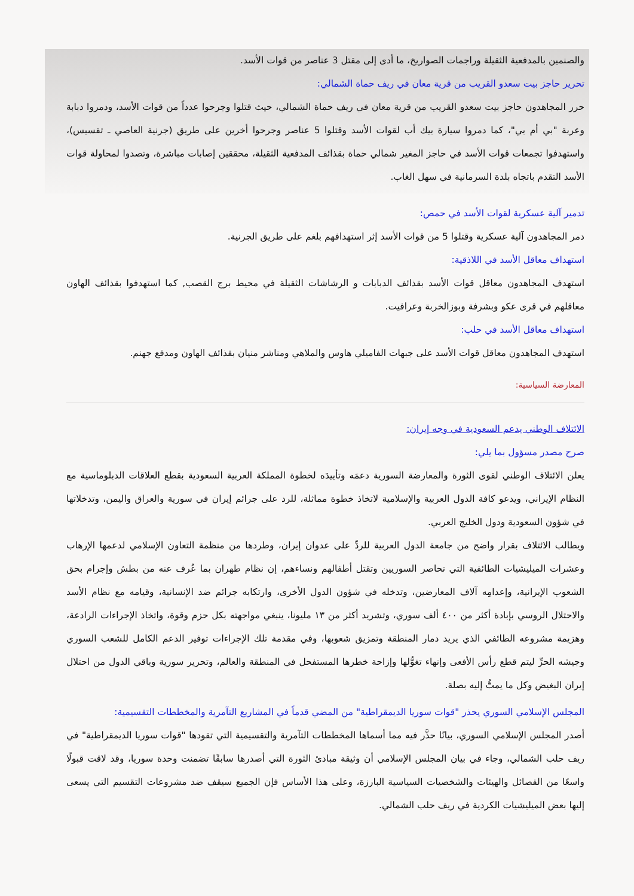والصنمين بالمدفعية الثقيلة وراجمات الصواريخ، ما أدى إلى مقتل 3 عناصر من قوات الأسد.
تحرير حاجز بيت سعدو القريب من قرية معان في ريف حماة الشمالي:
حرر المجاهدون حاجز بيت سعدو القريب من قرية معان في ريف حماة الشمالي، حيث قتلوا وجرحوا عدداً من قوات الأسد، ودمروا دبابة وعربة "بي أم بي"، كما دمروا سيارة بيك أب لقوات الأسد وقتلوا 5 عناصر وجرحوا أخرين على طريق (جرنية العاصي ـ تقسيس)، واستهدفوا تجمعات قوات الأسد في حاجز المغير شمالي حماة بقذائف المدفعية الثقيلة، محققين إصابات مباشرة، وتصدوا لمحاولة قوات الأسد التقدم باتجاه بلدة السرمانية في سهل الغاب.
تدمير آلية عسكرية لقوات الأسد في حمص:
دمر المجاهدون آلية عسكرية وقتلوا 5 من قوات الأسد إثر استهدافهم بلغم على طريق الجرنية.
استهداف معاقل الأسد في اللاذقية:
استهدف المجاهدون معاقل قوات الأسد بقذائف الدبابات و الرشاشات الثقيلة في محيط برج القصب, كما استهدفوا بقذائف الهاون معاقلهم في قرى عكو وبشرفة وبوزالخربة وعرافيت.
استهداف معاقل الأسد في حلب:
استهدف المجاهدون معاقل قوات الأسد على جبهات الفاميلي هاوس والملاهي ومناشر منيان بقذائف الهاون ومدفع جهنم.
المعارضة السياسية:
الائتلاف الوطني يدعم السعودية في وجه إيران:
صرح مصدر مسؤول بما يلي:
يعلن الائتلاف الوطني لقوى الثورة والمعارضة السورية دعمَه وتأييدَه لخطوة المملكة العربية السعودية بقطع العلاقات الدبلوماسية مع النظام الإيراني، ويدعو كافة الدول العربية والإسلامية لاتخاذ خطوة مماثلة، للرد على جرائم إيران في سورية والعراق واليمن، وتدخلاتها في شؤون السعودية ودول الخليج العربي.
ويطالب الائتلاف بقرار واضح من جامعة الدول العربية للردِّ على عدوان إيران، وطردها من منظمة التعاون الإسلامي لدعمها الإرهاب وعشرات الميليشيات الطائفية التي تحاصر السوريين وتقتل أطفالهم ونساءهم، إن نظام طهران بما عُرف عنه من بطش وإجرام بحق الشعوب الإيرانية، وإعدامِه آلاف المعارضين، وتدخله في شؤون الدول الأخرى، وارتكابه جرائم ضد الإنسانية، وقيامه مع نظام الأسد والاحتلال الروسي بإبادة أكثر من ٤٠٠ ألف سوري، وتشريد أكثر من ١٣ مليونا، ينبغي مواجهته بكل حزم وقوة، واتخاذ الإجراءات الرادعة، وهزيمة مشروعه الطائفي الذي يريد دمار المنطقة وتمزيق شعوبها، وفي مقدمة تلك الإجراءات توفير الدعم الكامل للشعب السوري وجيشه الحرِّ ليتم قطع رأس الأفعى وإنهاء تغوُّلها وإزاحة خطرها المستفحل في المنطقة والعالم، وتحرير سورية وباقي الدول من احتلال إيران البغيض وكل ما يمتُّ إليه بصلة.
المجلس الإسلامي السوري يحذر "قوات سوريا الديمقراطية" من المضي قدماً في المشاريع التآمرية والمخططات التقسيمية:
أصدر المجلس الإسلامي السوري، بيانًا حذَّر فيه مما أسماها المخططات التآمرية والتقسيمية التي تقودها "قوات سوريا الديمقراطية" في ريف حلب الشمالي، وجاء في بيان المجلس الإسلامي أن وثيقة مبادئ الثورة التي أصدرها سابقًا تضمنت وحدة سوريا، وقد لاقت قبولًا واسعًا من الفصائل والهيئات والشخصيات السياسية البارزة، وعلى هذا الأساس فإن الجميع سيقف ضد مشروعات التقسيم التي يسعى إليها بعض الميليشيات الكردية في ريف حلب الشمالي.